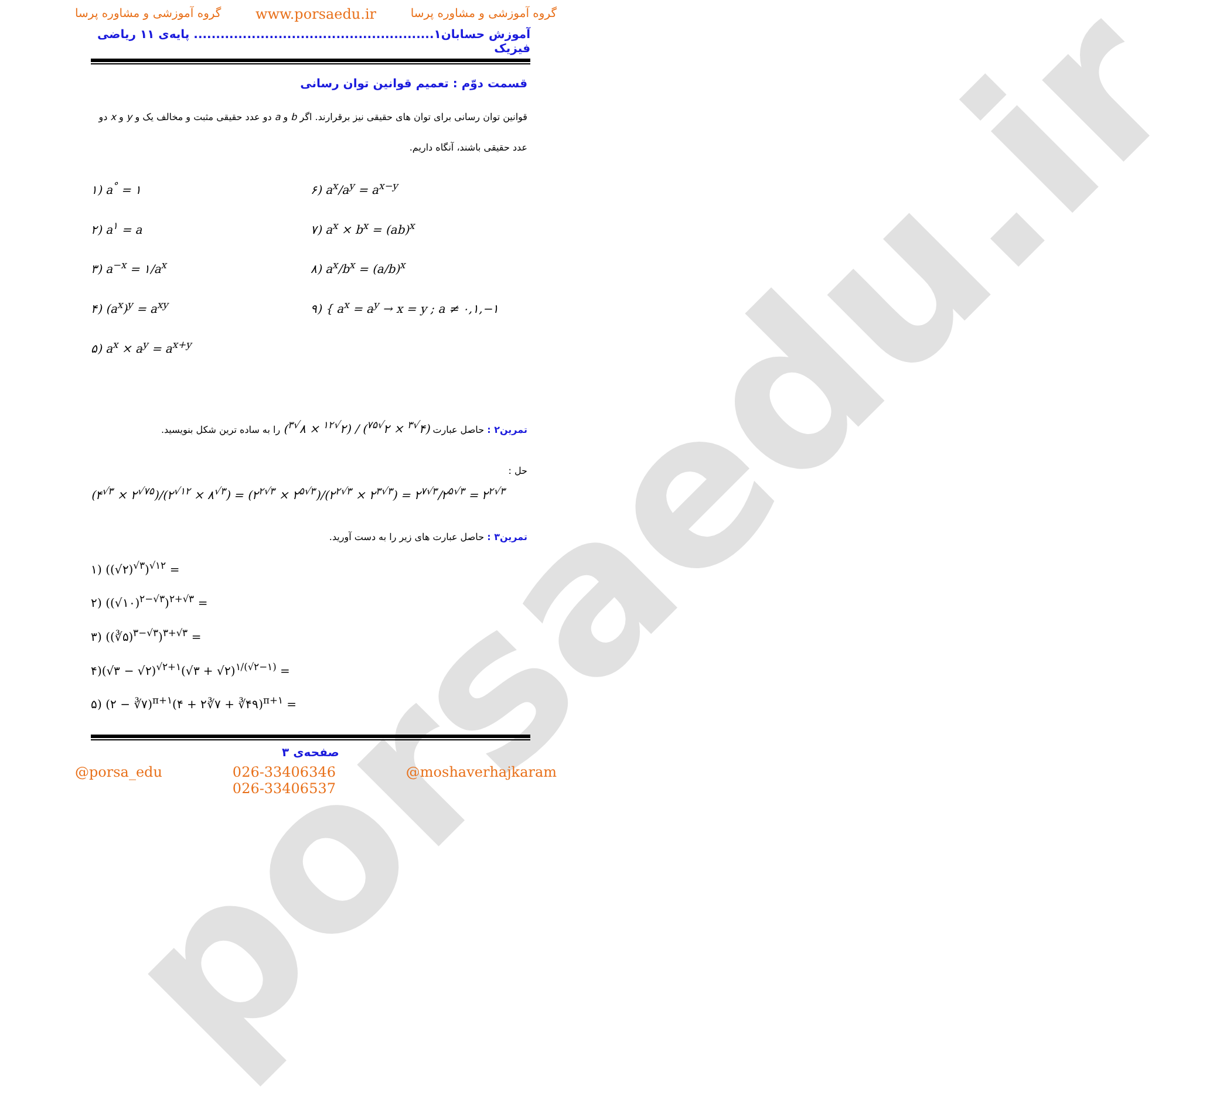porsaedu.ir
گروه آموزشی و مشاوره پرسا www.porsaedu.ir گروه آموزشی و مشاوره پرسا
آموزش حسابان۱...................................................... پایه‌ی ۱۱ ریاضی فیزیک
قسمت دوّم : تعمیم قوانین توان رسانی
قوانین توان رسانی برای توان های حقیقی نیز برقرارند. اگر b و a دو عدد حقیقی مثبت و مخالف یک و y و x دو عدد حقیقی باشند، آنگاه داریم.
۱) a<sup>°</sup> = ۱
۶) a<sup>x</sup>/a<sup>y</sup> = a<sup>x−y</sup>
۲) a<sup>۱</sup> = a
۷) a<sup>x</sup> × b<sup>x</sup> = (ab)<sup>x</sup>
۳) a<sup>−x</sup> = ۱/a<sup>x</sup>
۸) a<sup>x</sup>/b<sup>x</sup> = (a/b)<sup>x</sup>
۴) (a<sup>x</sup>)<sup>y</sup> = a<sup>xy</sup>
۹) { a<sup>x</sup> = a<sup>y</sup> → x = y ; a ≠ ۰,۱,−۱
۵) a<sup>x</sup> × a<sup>y</sup> = a<sup>x+y</sup>
تمرین۲ : حاصل عبارت (۴<sup>√۳</sup> × ۲<sup>√۷۵</sup>) / (۲<sup>√۱۲</sup> × ۸<sup>√۳</sup>) را به ساده ترین شکل بنویسید.
حل :
(۴<sup>√۳</sup> × ۲<sup>√۷۵</sup>)/(۲<sup>√۱۲</sup> × ۸<sup>√۳</sup>) = (۲<sup>۲√۳</sup> × ۲<sup>۵√۳</sup>)/(۲<sup>۲√۳</sup> × ۲<sup>۳√۳</sup>) = ۲<sup>۷√۳</sup>/۲<sup>۵√۳</sup> = ۲<sup>۲√۳</sup>
تمرین۳ : حاصل عبارت های زیر را به دست آورید.
۱) ((√۲)<sup>√۳</sup>)<sup>√۱۲</sup> =
۲) ((√۱۰)<sup>۲−√۳</sup>)<sup>۲+√۳</sup> =
۳) ((∛۵)<sup>۳−√۳</sup>)<sup>۳+√۳</sup> =
۴)(√۳ − √۲)<sup>√۲+۱</sup>(√۳ + √۲)<sup>۱/(√۲−۱)</sup> =
۵) (۲ − ∛۷)<sup>π+۱</sup>(۴ + ۲∛۷ + ∛۴۹)<sup>π+۱</sup> =
صفحه‌ی ۳
@porsa_edu 026-33406346
026-33406537 @moshaverhajkaram